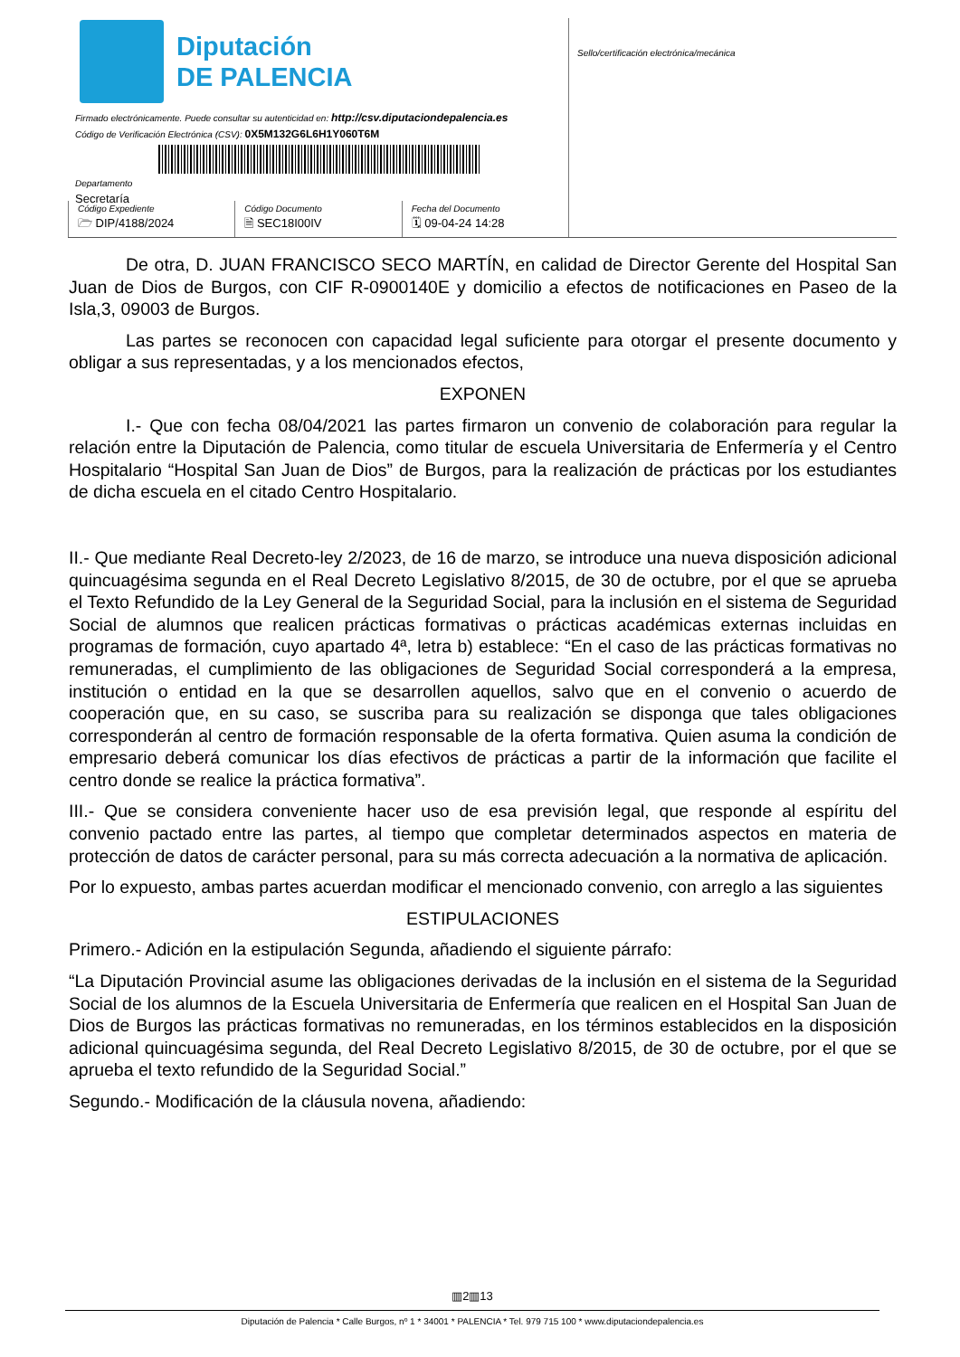Diputación
DE PALENCIA
Firmado electrónicamente. Puede consultar su autenticidad en: http://csv.diputaciondepalencia.es
Código de Verificación Electrónica (CSV): 0X5M132G6L6H1Y060T6M
Departamento
Secretaría
Código Expediente
🗁 DIP/4188/2024
Código Documento
🗎 SEC18I00IV
Fecha del Documento
🗓 09-04-24 14:28
Sello/certificación electrónica/mecánica
De otra, D. JUAN FRANCISCO SECO MARTÍN, en calidad de Director Gerente del Hospital San Juan de Dios de Burgos, con CIF R-0900140E y domicilio a efectos de notificaciones en Paseo de la Isla,3, 09003 de Burgos.
Las partes se reconocen con capacidad legal suficiente para otorgar el presente documento y obligar a sus representadas, y a los mencionados efectos,
EXPONEN
I.- Que con fecha 08/04/2021 las partes firmaron un convenio de colaboración para regular la relación entre la Diputación de Palencia, como titular de escuela Universitaria de Enfermería y el Centro Hospitalario “Hospital San Juan de Dios” de Burgos, para la realización de prácticas por los estudiantes de dicha escuela en el citado Centro Hospitalario.
II.- Que mediante Real Decreto-ley 2/2023, de 16 de marzo, se introduce una nueva disposición adicional quincuagésima segunda en el Real Decreto Legislativo 8/2015, de 30 de octubre, por el que se aprueba el Texto Refundido de la Ley General de la Seguridad Social, para la inclusión en el sistema de Seguridad Social de alumnos que realicen prácticas formativas o prácticas académicas externas incluidas en programas de formación, cuyo apartado 4ª, letra b) establece: “En el caso de las prácticas formativas no remuneradas, el cumplimiento de las obligaciones de Seguridad Social corresponderá a la empresa, institución o entidad en la que se desarrollen aquellos, salvo que en el convenio o acuerdo de cooperación que, en su caso, se suscriba para su realización se disponga que tales obligaciones corresponderán al centro de formación responsable de la oferta formativa. Quien asuma la condición de empresario deberá comunicar los días efectivos de prácticas a partir de la información que facilite el centro donde se realice la práctica formativa”.
III.- Que se considera conveniente hacer uso de esa previsión legal, que responde al espíritu del convenio pactado entre las partes, al tiempo que completar determinados aspectos en materia de protección de datos de carácter personal, para su más correcta adecuación a la normativa de aplicación.
Por lo expuesto, ambas partes acuerdan modificar el mencionado convenio, con arreglo a las siguientes
ESTIPULACIONES
Primero.- Adición en la estipulación Segunda, añadiendo el siguiente párrafo:
“La Diputación Provincial asume las obligaciones derivadas de la inclusión en el sistema de la Seguridad Social de los alumnos de la Escuela Universitaria de Enfermería que realicen en el Hospital San Juan de Dios de Burgos las prácticas formativas no remuneradas, en los términos establecidos en la disposición adicional quincuagésima segunda, del Real Decreto Legislativo 8/2015, de 30 de octubre, por el que se aprueba el texto refundido de la Seguridad Social.”
Segundo.- Modificación de la cláusula novena, añadiendo:
▥2▥13
Diputación de Palencia * Calle Burgos, nº 1 * 34001 * PALENCIA * Tel. 979 715 100 * www.diputaciondepalencia.es